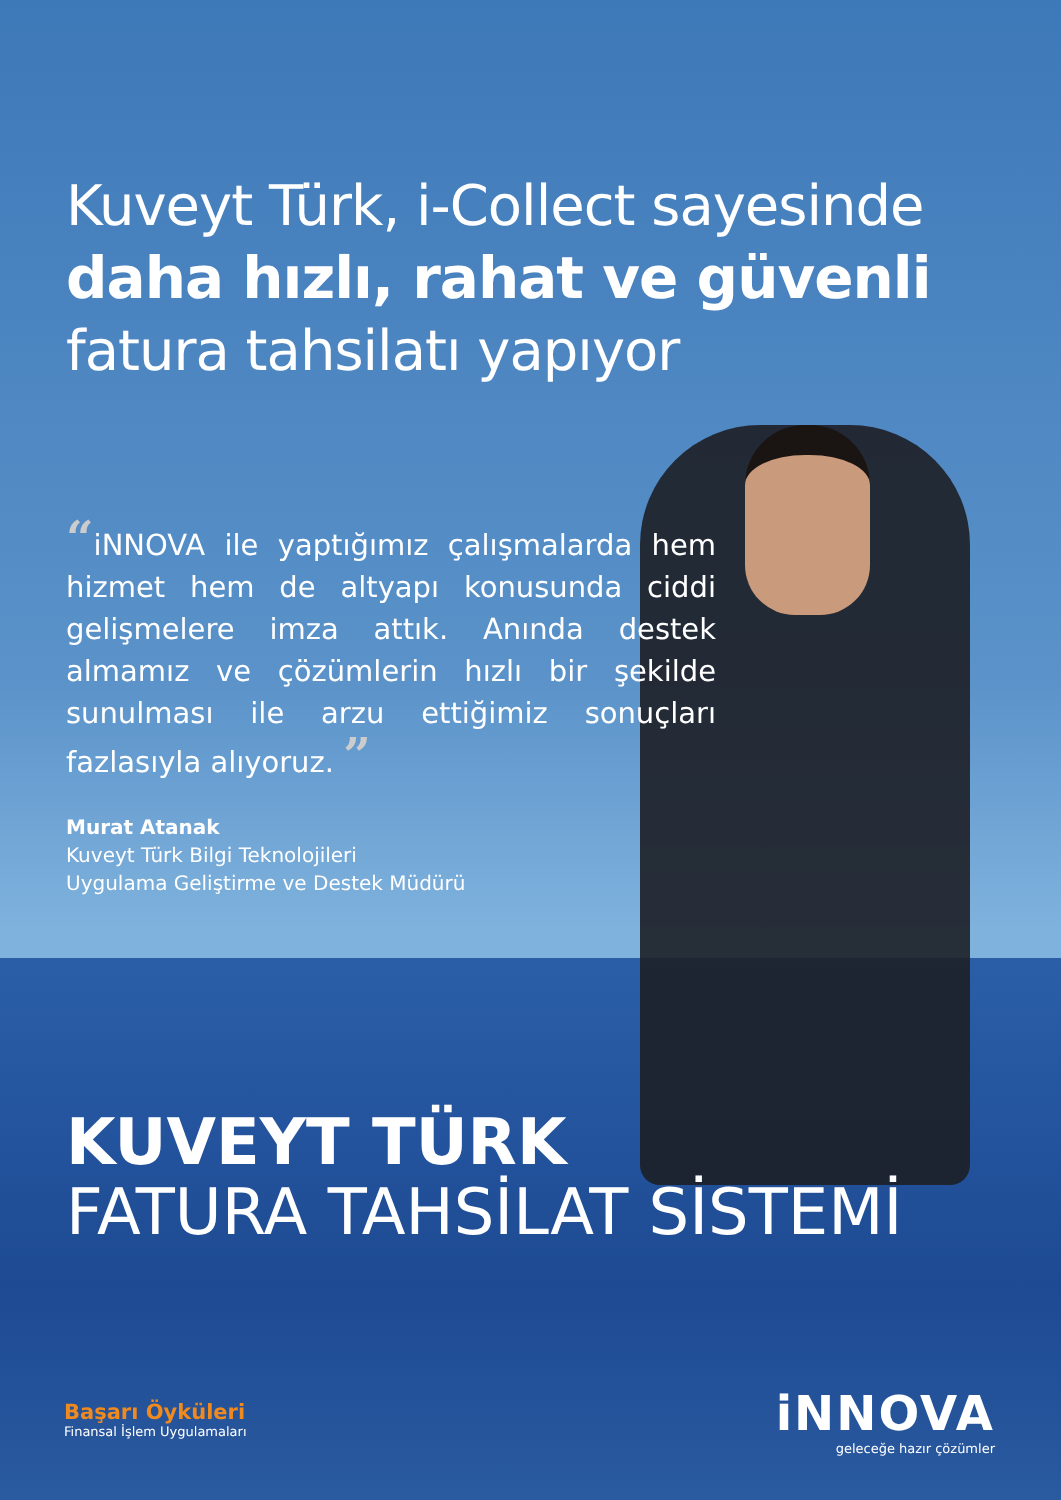Kuveyt Türk, i-Collect sayesinde
daha hızlı, rahat ve güvenli
fatura tahsilatı yapıyor
“iNNOVA ile yaptığımız çalışmalarda hem hizmet hem de altyapı konusunda ciddi gelişmelere imza attık. Anında destek almamız ve çözümlerin hızlı bir şekilde sunulması ile arzu ettiğimiz sonuçları fazlasıyla alıyoruz. ”
Murat Atanak
Kuveyt Türk Bilgi Teknolojileri
Uygulama Geliştirme ve Destek Müdürü
KUVEYT TÜRK
FATURA TAHSİLAT SİSTEMİ
Başarı Öyküleri
Finansal İşlem Uygulamaları
iNNOVA
geleceğe hazır çözümler